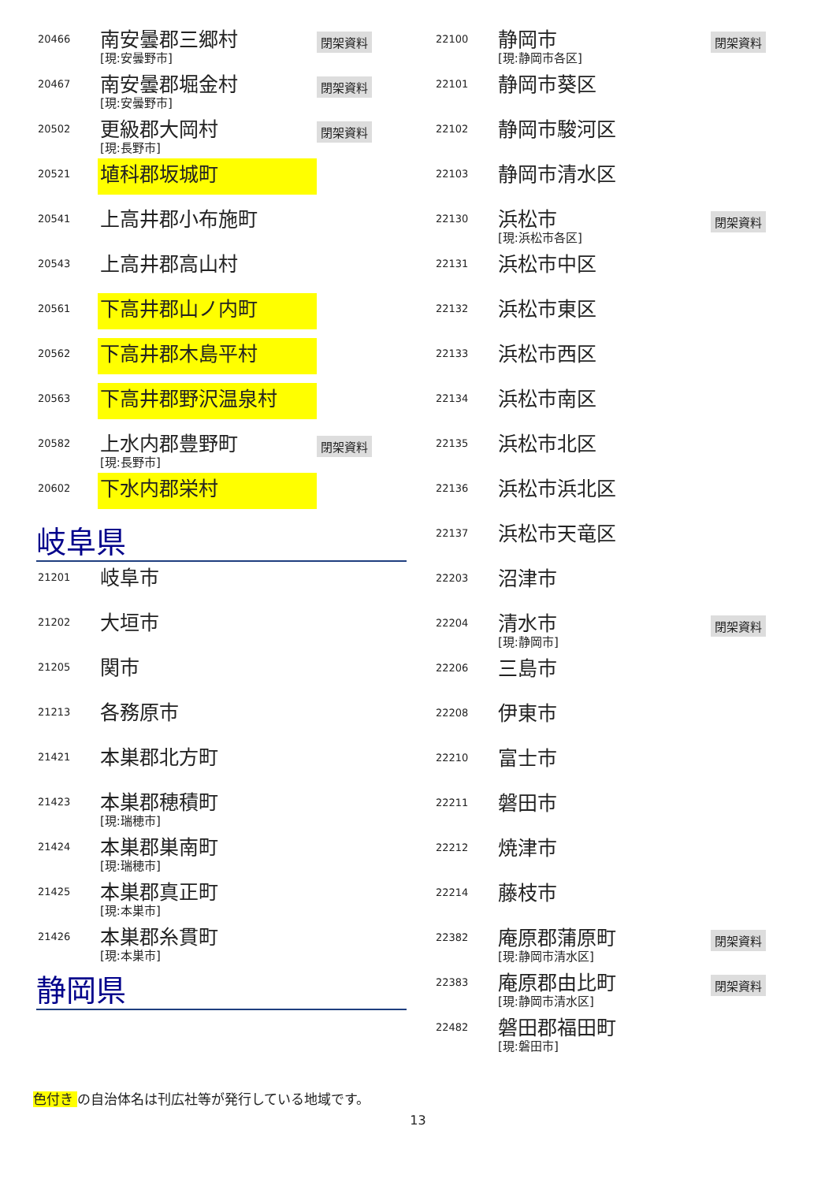20466
南安曇郡三郷村
[現:安曇野市]
閉架資料
20467
南安曇郡堀金村
[現:安曇野市]
閉架資料
20502
更級郡大岡村
[現:長野市]
閉架資料
20521
埴科郡坂城町
20541
上高井郡小布施町
20543
上高井郡高山村
20561
下高井郡山ノ内町
20562
下高井郡木島平村
20563
下高井郡野沢温泉村
20582
上水内郡豊野町
[現:長野市]
閉架資料
20602
下水内郡栄村
岐阜県
21201
岐阜市
21202
大垣市
21205
関市
21213
各務原市
21421
本巣郡北方町
21423
本巣郡穂積町
[現:瑞穂市]
21424
本巣郡巣南町
[現:瑞穂市]
21425
本巣郡真正町
[現:本巣市]
21426
本巣郡糸貫町
[現:本巣市]
静岡県
22100
静岡市
[現:静岡市各区]
閉架資料
22101
静岡市葵区
22102
静岡市駿河区
22103
静岡市清水区
22130
浜松市
[現:浜松市各区]
閉架資料
22131
浜松市中区
22132
浜松市東区
22133
浜松市西区
22134
浜松市南区
22135
浜松市北区
22136
浜松市浜北区
22137
浜松市天竜区
22203
沼津市
22204
清水市
[現:静岡市]
閉架資料
22206
三島市
22208
伊東市
22210
富士市
22211
磐田市
22212
焼津市
22214
藤枝市
22382
庵原郡蒲原町
[現:静岡市清水区]
閉架資料
22383
庵原郡由比町
[現:静岡市清水区]
閉架資料
22482
磐田郡福田町
[現:磐田市]
色付き の自治体名は刊広社等が発行している地域です。
13